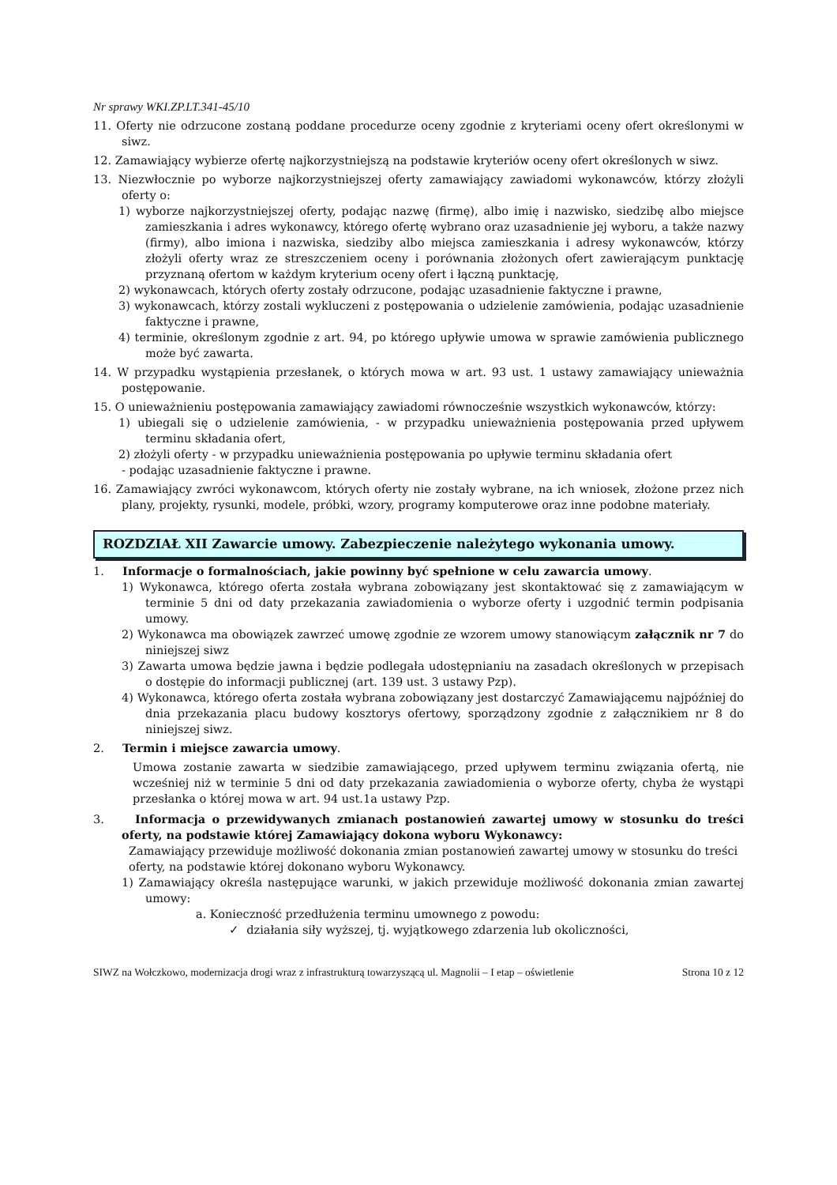Nr sprawy WKI.ZP.LT.341-45/10
11. Oferty nie odrzucone zostaną poddane procedurze oceny zgodnie z kryteriami oceny ofert określonymi w siwz.
12. Zamawiający wybierze ofertę najkorzystniejszą na podstawie kryteriów oceny ofert określonych w siwz.
13. Niezwłocznie po wyborze najkorzystniejszej oferty zamawiający zawiadomi wykonawców, którzy złożyli oferty o:
1) wyborze najkorzystniejszej oferty, podając nazwę (firmę), albo imię i nazwisko, siedzibę albo miejsce zamieszkania i adres wykonawcy, którego ofertę wybrano oraz uzasadnienie jej wyboru, a także nazwy (firmy), albo imiona i nazwiska, siedziby albo miejsca zamieszkania i adresy wykonawców, którzy złożyli oferty wraz ze streszczeniem oceny i porównania złożonych ofert zawierającym punktację przyznaną ofertom w każdym kryterium oceny ofert i łączną punktację,
2) wykonawcach, których oferty zostały odrzucone, podając uzasadnienie faktyczne i prawne,
3) wykonawcach, którzy zostali wykluczeni z postępowania o udzielenie zamówienia, podając uzasadnienie faktyczne i prawne,
4) terminie, określonym zgodnie z art. 94, po którego upływie umowa w sprawie zamówienia publicznego może być zawarta.
14. W przypadku wystąpienia przesłanek, o których mowa w art. 93 ust. 1 ustawy zamawiający unieważnia postępowanie.
15. O unieważnieniu postępowania zamawiający zawiadomi równocześnie wszystkich wykonawców, którzy:
1) ubiegali się o udzielenie zamówienia, - w przypadku unieważnienia postępowania przed upływem terminu składania ofert,
2) złożyli oferty - w przypadku unieważnienia postępowania po upływie terminu składania ofert
- podając uzasadnienie faktyczne i prawne.
16. Zamawiający zwróci wykonawcom, których oferty nie zostały wybrane, na ich wniosek, złożone przez nich plany, projekty, rysunki, modele, próbki, wzory, programy komputerowe oraz inne podobne materiały.
ROZDZIAŁ XII Zawarcie umowy. Zabezpieczenie należytego wykonania umowy.
1. Informacje o formalnościach, jakie powinny być spełnione w celu zawarcia umowy.
1) Wykonawca, którego oferta została wybrana zobowiązany jest skontaktować się z zamawiającym w terminie 5 dni od daty przekazania zawiadomienia o wyborze oferty i uzgodnić termin podpisania umowy.
2) Wykonawca ma obowiązek zawrzeć umowę zgodnie ze wzorem umowy stanowiącym załącznik nr 7 do niniejszej siwz
3) Zawarta umowa będzie jawna i będzie podlegała udostępnianiu na zasadach określonych w przepisach o dostępie do informacji publicznej (art. 139 ust. 3 ustawy Pzp).
4) Wykonawca, którego oferta została wybrana zobowiązany jest dostarczyć Zamawiającemu najpóźniej do dnia przekazania placu budowy kosztorys ofertowy, sporządzony zgodnie z załącznikiem nr 8 do niniejszej siwz.
2. Termin i miejsce zawarcia umowy.
Umowa zostanie zawarta w siedzibie zamawiającego, przed upływem terminu związania ofertą, nie wcześniej niż w terminie 5 dni od daty przekazania zawiadomienia o wyborze oferty, chyba że wystąpi przesłanka o której mowa w art. 94 ust.1a ustawy Pzp.
3. Informacja o przewidywanych zmianach postanowień zawartej umowy w stosunku do treści oferty, na podstawie której Zamawiający dokona wyboru Wykonawcy:
Zamawiający przewiduje możliwość dokonania zmian postanowień zawartej umowy w stosunku do treści oferty, na podstawie której dokonano wyboru Wykonawcy.
1) Zamawiający określa następujące warunki, w jakich przewiduje możliwość dokonania zmian zawartej umowy:
a. Konieczność przedłużenia terminu umownego z powodu:
✓ działania siły wyższej, tj. wyjątkowego zdarzenia lub okoliczności,
SIWZ na Wołczkowo, modernizacja drogi wraz z infrastrukturą towarzyszącą ul. Magnolii – I etap – oświetlenie Strona 10 z 12